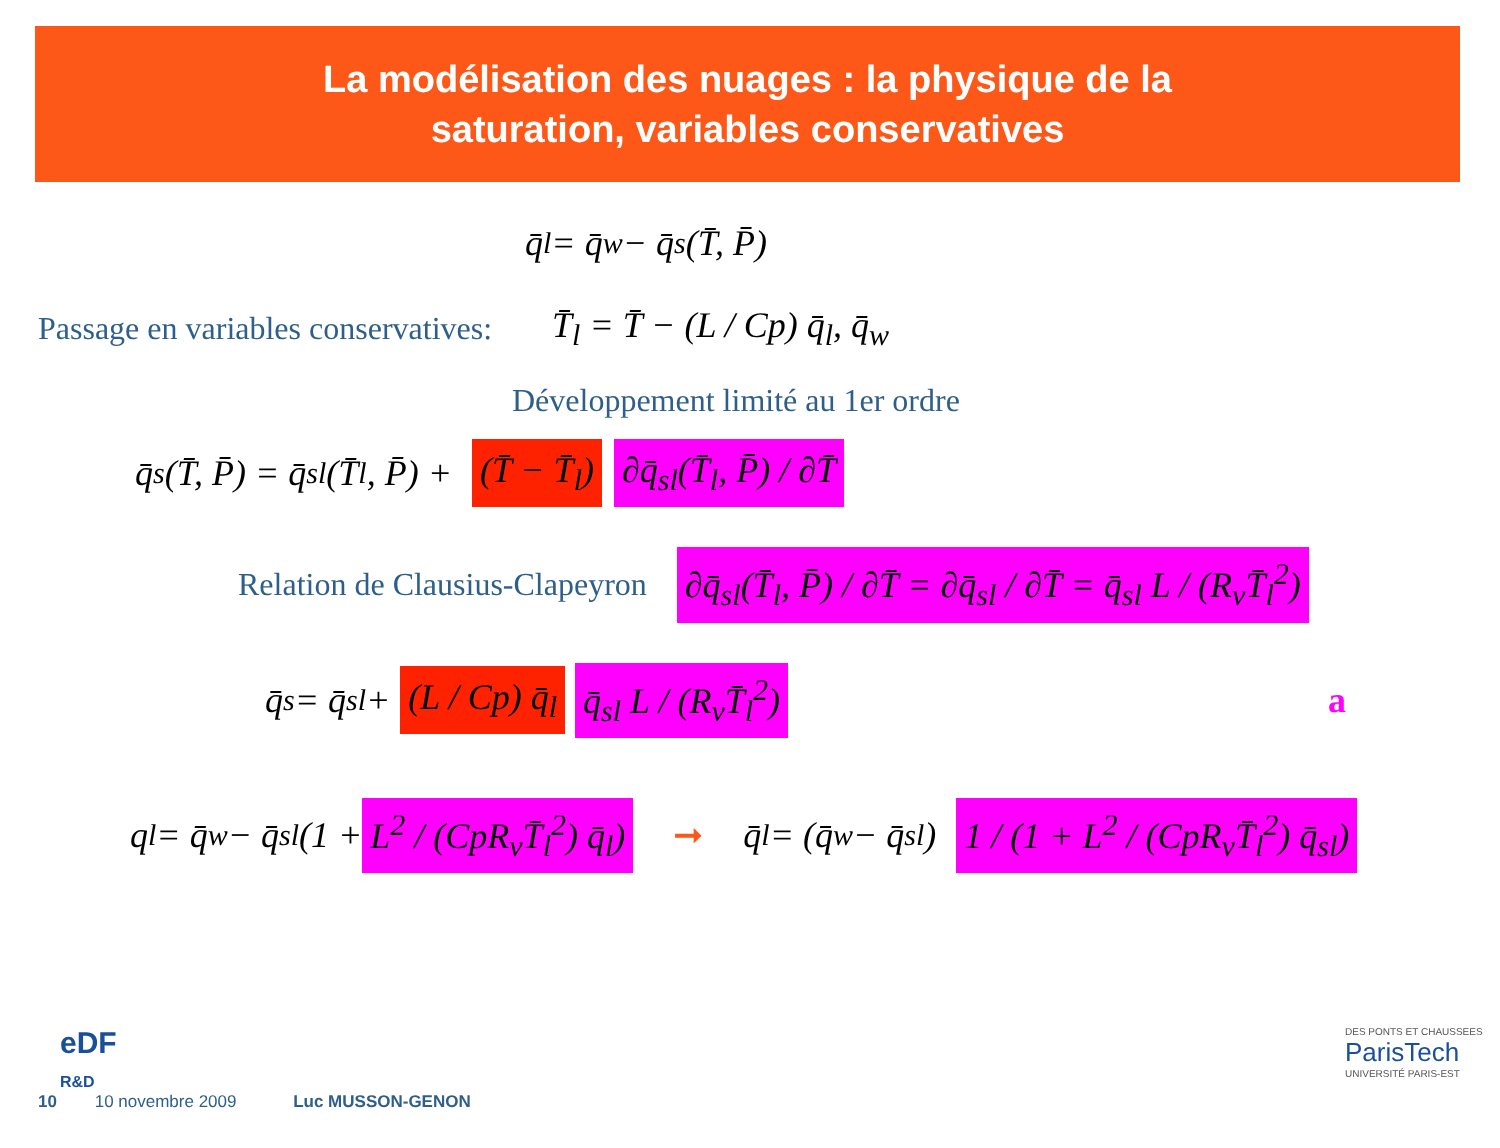La modélisation des nuages : la physique de la
saturation, variables conservatives
q̄<sub>l</sub> = q̄<sub>w</sub> − q̄<sub>s</sub>(T̄, P̄)
Passage en variables conservatives: T̄<sub>l</sub> = T̄ − (L / Cp) q̄<sub>l</sub>, q̄<sub>w</sub>
Développement limité au 1er ordre
q̄<sub>s</sub>(T̄, P̄) = q̄<sub>sl</sub>(T̄<sub>l</sub>, P̄) + (T̄ − T̄<sub>l</sub>) ∂q̄<sub>sl</sub>(T̄<sub>l</sub>, P̄) / ∂T̄
Relation de Clausius-Clapeyron ∂q̄<sub>sl</sub>(T̄<sub>l</sub>, P̄) / ∂T̄ = ∂q̄<sub>sl</sub> / ∂T̄ = q̄<sub>sl</sub> L / (R<sub>v</sub>T̄<sub>l</sub><sup>2</sup>)
q̄<sub>s</sub> = q̄<sub>sl</sub> + (L / Cp) q̄<sub>l</sub> q̄<sub>sl</sub> L / (R<sub>v</sub>T̄<sub>l</sub><sup>2</sup>) a
q<sub>l</sub> = q̄<sub>w</sub> − q̄<sub>sl</sub>(1 + L<sup>2</sup> / (CpR<sub>v</sub>T̄<sub>l</sub><sup>2</sup>) q̄<sub>l</sub>) ➞ q̄<sub>l</sub> = (q̄<sub>w</sub> − q̄<sub>sl</sub>) 1 / (1 + L<sup>2</sup> / (CpR<sub>v</sub>T̄<sub>l</sub><sup>2</sup>) q̄<sub>sl</sub>)
10 10 novembre 2009 Luc MUSSON-GENON
eDF
R&D
DES PONTS ET CHAUSSEES
ParisTech
UNIVERSITÉ PARIS-EST